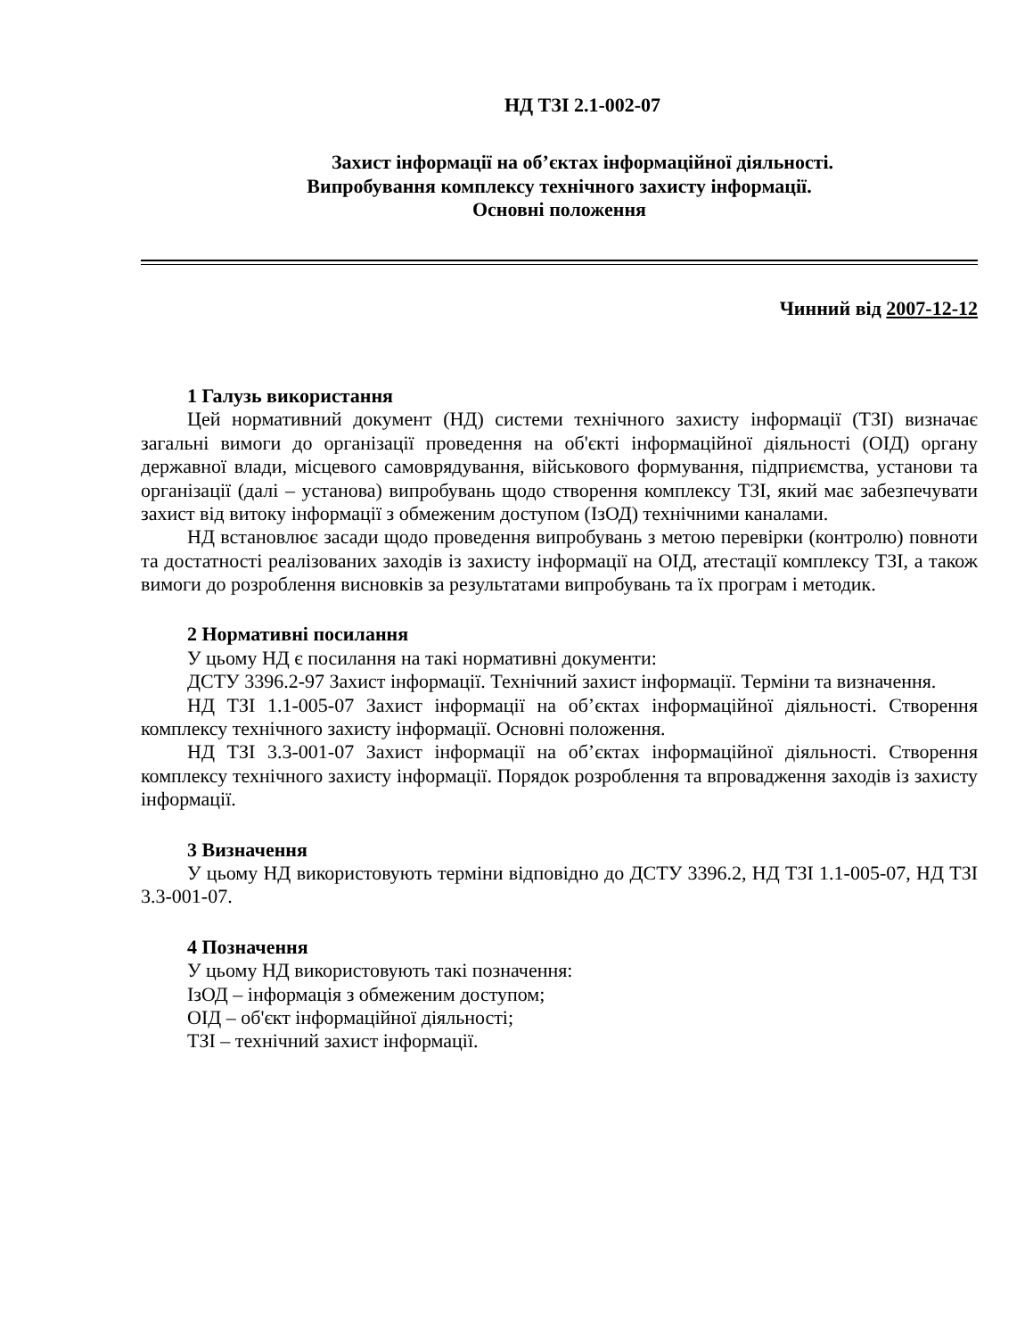НД ТЗІ 2.1-002-07
Захист інформації на об’єктах інформаційної діяльності.
Випробування комплексу технічного захисту інформації.
Основні положення
Чинний від 2007-12-12
1 Галузь використання
Цей нормативний документ (НД) системи технічного захисту інформації (ТЗІ) визначає загальні вимоги до організації проведення на об'єкті інформаційної діяльності (ОІД) органу державної влади, місцевого самоврядування, військового формування, підприємства, установи та організації (далі – установа) випробувань щодо створення комплексу ТЗІ, який має забезпечувати захист від витоку інформації з обмеженим доступом (ІзОД) технічними каналами.
НД встановлює засади щодо проведення випробувань з метою перевірки (контролю) повноти та достатності реалізованих заходів із захисту інформації на ОІД, атестації комплексу ТЗІ, а також вимоги до розроблення висновків за результатами випробувань та їх програм і методик.
2 Нормативні посилання
У цьому НД є посилання на такі нормативні документи:
ДСТУ 3396.2-97 Захист інформації. Технічний захист інформації. Терміни та визначення.
НД ТЗІ 1.1-005-07 Захист інформації на об’єктах інформаційної діяльності. Створення комплексу технічного захисту інформації. Основні положення.
НД ТЗІ 3.3-001-07 Захист інформації на об’єктах інформаційної діяльності. Створення комплексу технічного захисту інформації. Порядок розроблення та впровадження заходів із захисту інформації.
3 Визначення
У цьому НД використовують терміни відповідно до ДСТУ 3396.2, НД ТЗІ 1.1-005-07, НД ТЗІ 3.3-001-07.
4 Позначення
У цьому НД використовують такі позначення:
ІзОД – інформація з обмеженим доступом;
ОІД – об'єкт інформаційної діяльності;
ТЗІ – технічний захист інформації.